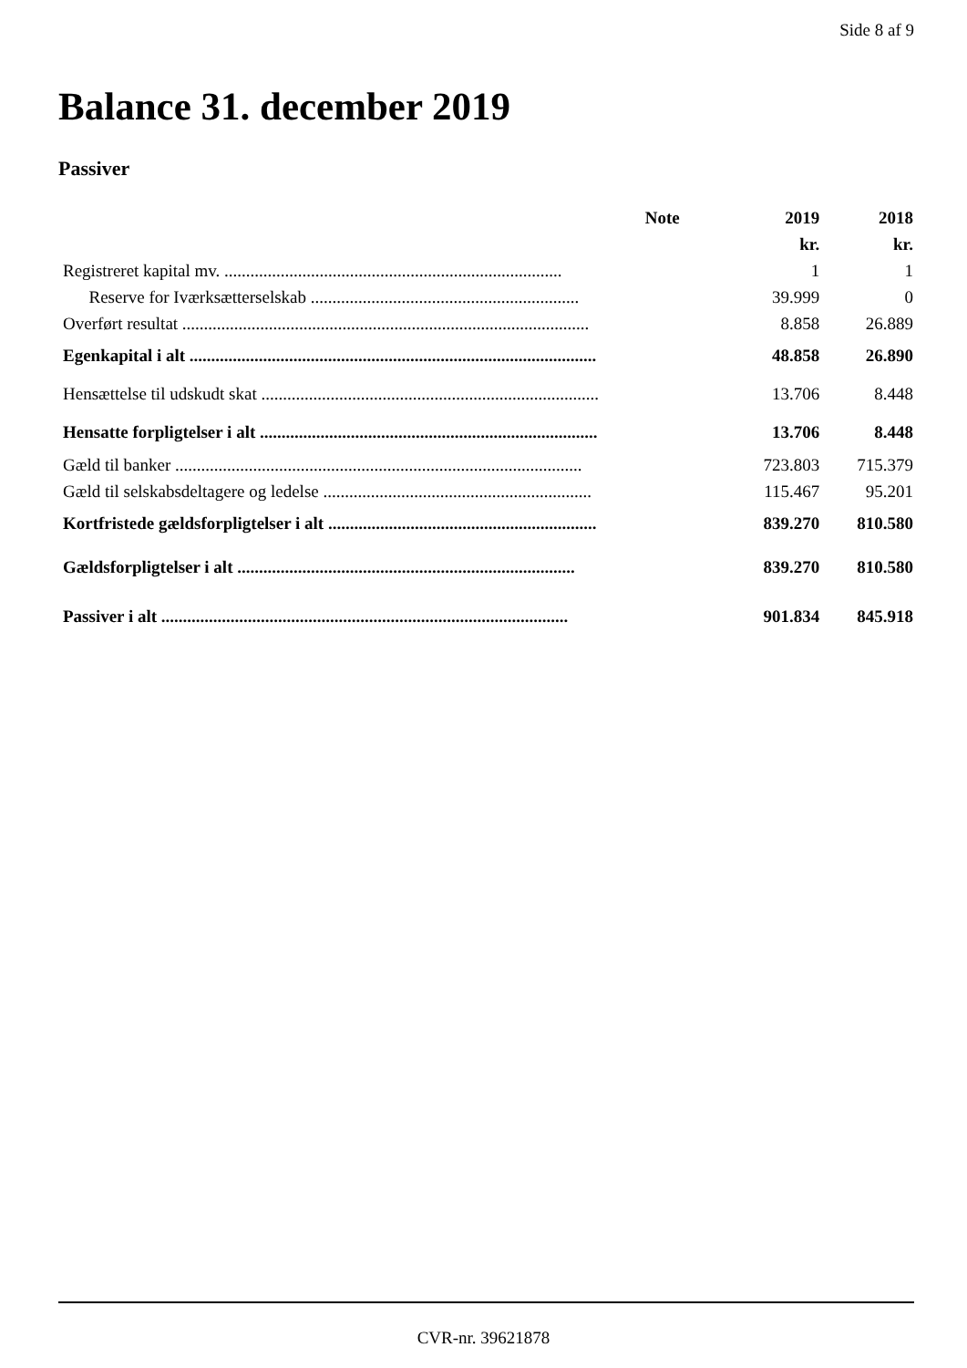Side 8 af 9
Balance 31. december 2019
Passiver
| | Note | 2019 | 2018 |
| --- | --- | --- | --- |
| | | kr. | kr. |
| Registreret kapital mv. .............................................................................. | | 1 | 1 |
| Reserve for Iværksætterselskab .............................................................. | | 39.999 | 0 |
| Overført resultat .............................................................................................. | | 8.858 | 26.889 |
| Egenkapital i alt .............................................................................................. | | 48.858 | 26.890 |
| Hensættelse til udskudt skat .............................................................................. | | 13.706 | 8.448 |
| Hensatte forpligtelser i alt .............................................................................. | | 13.706 | 8.448 |
| Gæld til banker .............................................................................................. | | 723.803 | 715.379 |
| Gæld til selskabsdeltagere og ledelse .............................................................. | | 115.467 | 95.201 |
| Kortfristede gældsforpligtelser i alt .............................................................. | | 839.270 | 810.580 |
| Gældsforpligtelser i alt .............................................................................. | | 839.270 | 810.580 |
| Passiver i alt .............................................................................................. | | 901.834 | 845.918 |
CVR-nr. 39621878